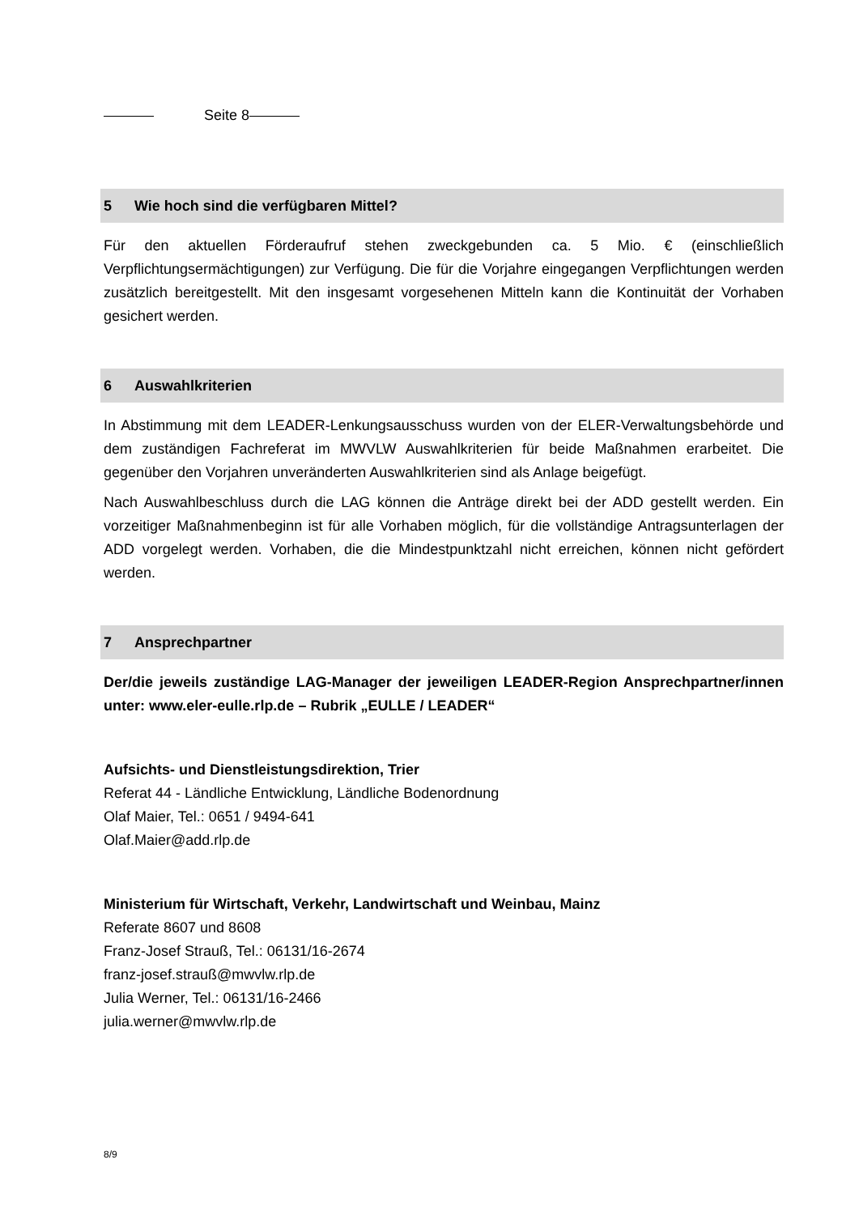Seite 8
5 Wie hoch sind die verfügbaren Mittel?
Für den aktuellen Förderaufruf stehen zweckgebunden ca. 5 Mio. € (einschließlich Verpflichtungsermächtigungen) zur Verfügung. Die für die Vorjahre eingegangen Verpflichtungen werden zusätzlich bereitgestellt. Mit den insgesamt vorgesehenen Mitteln kann die Kontinuität der Vorhaben gesichert werden.
6 Auswahlkriterien
In Abstimmung mit dem LEADER-Lenkungsausschuss wurden von der ELER-Verwaltungsbehörde und dem zuständigen Fachreferat im MWVLW Auswahlkriterien für beide Maßnahmen erarbeitet. Die gegenüber den Vorjahren unveränderten Auswahlkriterien sind als Anlage beigefügt.
Nach Auswahlbeschluss durch die LAG können die Anträge direkt bei der ADD gestellt werden. Ein vorzeitiger Maßnahmenbeginn ist für alle Vorhaben möglich, für die vollständige Antragsunterlagen der ADD vorgelegt werden. Vorhaben, die die Mindestpunktzahl nicht erreichen, können nicht gefördert werden.
7 Ansprechpartner
Der/die jeweils zuständige LAG-Manager der jeweiligen LEADER-Region Ansprechpartner/innen unter: www.eler-eulle.rlp.de – Rubrik „EULLE / LEADER“
Aufsichts- und Dienstleistungsdirektion, Trier
Referat 44 - Ländliche Entwicklung, Ländliche Bodenordnung
Olaf Maier, Tel.: 0651 / 9494-641
Olaf.Maier@add.rlp.de
Ministerium für Wirtschaft, Verkehr, Landwirtschaft und Weinbau, Mainz
Referate 8607 und 8608
Franz-Josef Strauß, Tel.: 06131/16-2674
franz-josef.strauß@mwvlw.rlp.de
Julia Werner, Tel.: 06131/16-2466
julia.werner@mwvlw.rlp.de
8/9